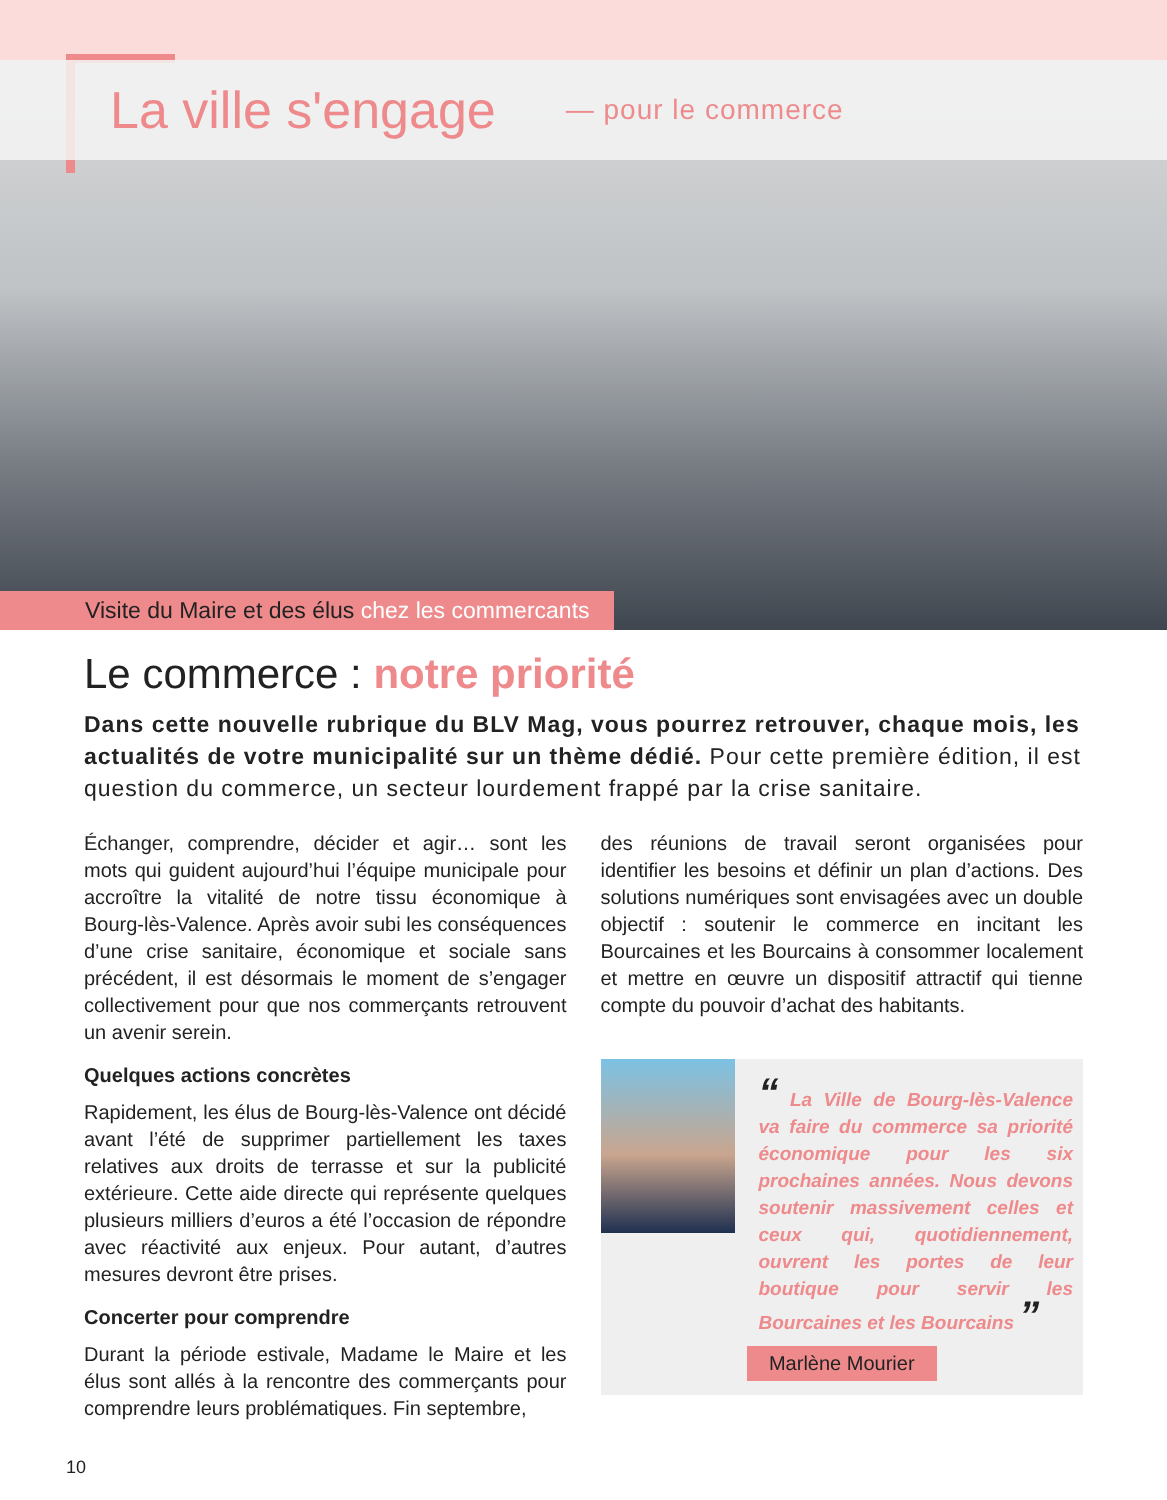La ville s'engage — pour le commerce
Visite du Maire et des élus chez les commercants
Le commerce : notre priorité
Dans cette nouvelle rubrique du BLV Mag, vous pourrez retrouver, chaque mois, les actualités de votre municipalité sur un thème dédié. Pour cette première édition, il est question du commerce, un secteur lourdement frappé par la crise sanitaire.
Échanger, comprendre, décider et agir… sont les mots qui guident aujourd’hui l’équipe municipale pour accroître la vitalité de notre tissu économique à Bourg-lès-Valence. Après avoir subi les conséquences d’une crise sanitaire, économique et sociale sans précédent, il est désormais le moment de s’engager collectivement pour que nos commerçants retrouvent un avenir serein.
Quelques actions concrètes
Rapidement, les élus de Bourg-lès-Valence ont décidé avant l’été de supprimer partiellement les taxes relatives aux droits de terrasse et sur la publicité extérieure. Cette aide directe qui représente quelques plusieurs milliers d’euros a été l’occasion de répondre avec réactivité aux enjeux. Pour autant, d’autres mesures devront être prises.
Concerter pour comprendre
Durant la période estivale, Madame le Maire et les élus sont allés à la rencontre des commerçants pour comprendre leurs problématiques. Fin septembre,
des réunions de travail seront organisées pour identifier les besoins et définir un plan d’actions. Des solutions numériques sont envisagées avec un double objectif : soutenir le commerce en incitant les Bourcaines et les Bourcains à consommer localement et mettre en œuvre un dispositif attractif qui tienne compte du pouvoir d’achat des habitants.
“ La Ville de Bourg-lès-Valence va faire du commerce sa priorité économique pour les six prochaines années. Nous devons soutenir massivement celles et ceux qui, quotidiennement, ouvrent les portes de leur boutique pour servir les Bourcaines et les Bourcains ”
Marlène Mourier
10